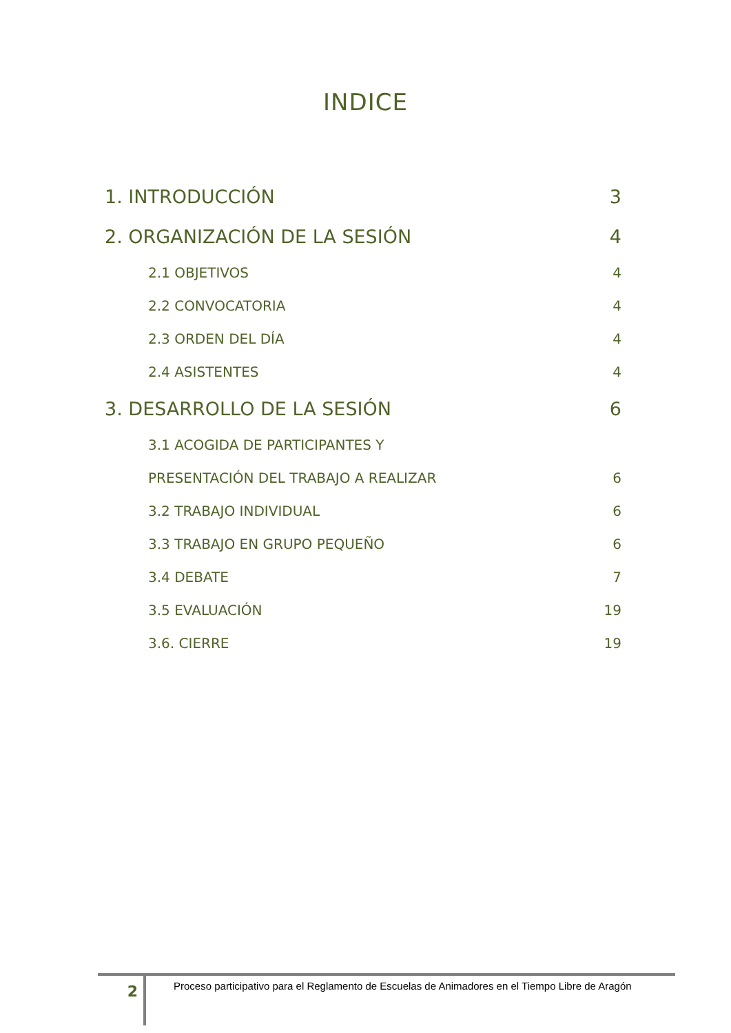INDICE
1. INTRODUCCIÓN 3
2. ORGANIZACIÓN DE LA SESIÓN 4
2.1 OBJETIVOS 4
2.2 CONVOCATORIA 4
2.3 ORDEN DEL DÍA 4
2.4 ASISTENTES 4
3. DESARROLLO DE LA SESIÓN 6
3.1 ACOGIDA DE PARTICIPANTES Y
PRESENTACIÓN DEL TRABAJO A REALIZAR 6
3.2 TRABAJO INDIVIDUAL 6
3.3 TRABAJO EN GRUPO PEQUEÑO 6
3.4 DEBATE 7
3.5 EVALUACIÓN 19
3.6. CIERRE 19
2
Proceso participativo para el Reglamento de Escuelas de Animadores en el Tiempo Libre de Aragón